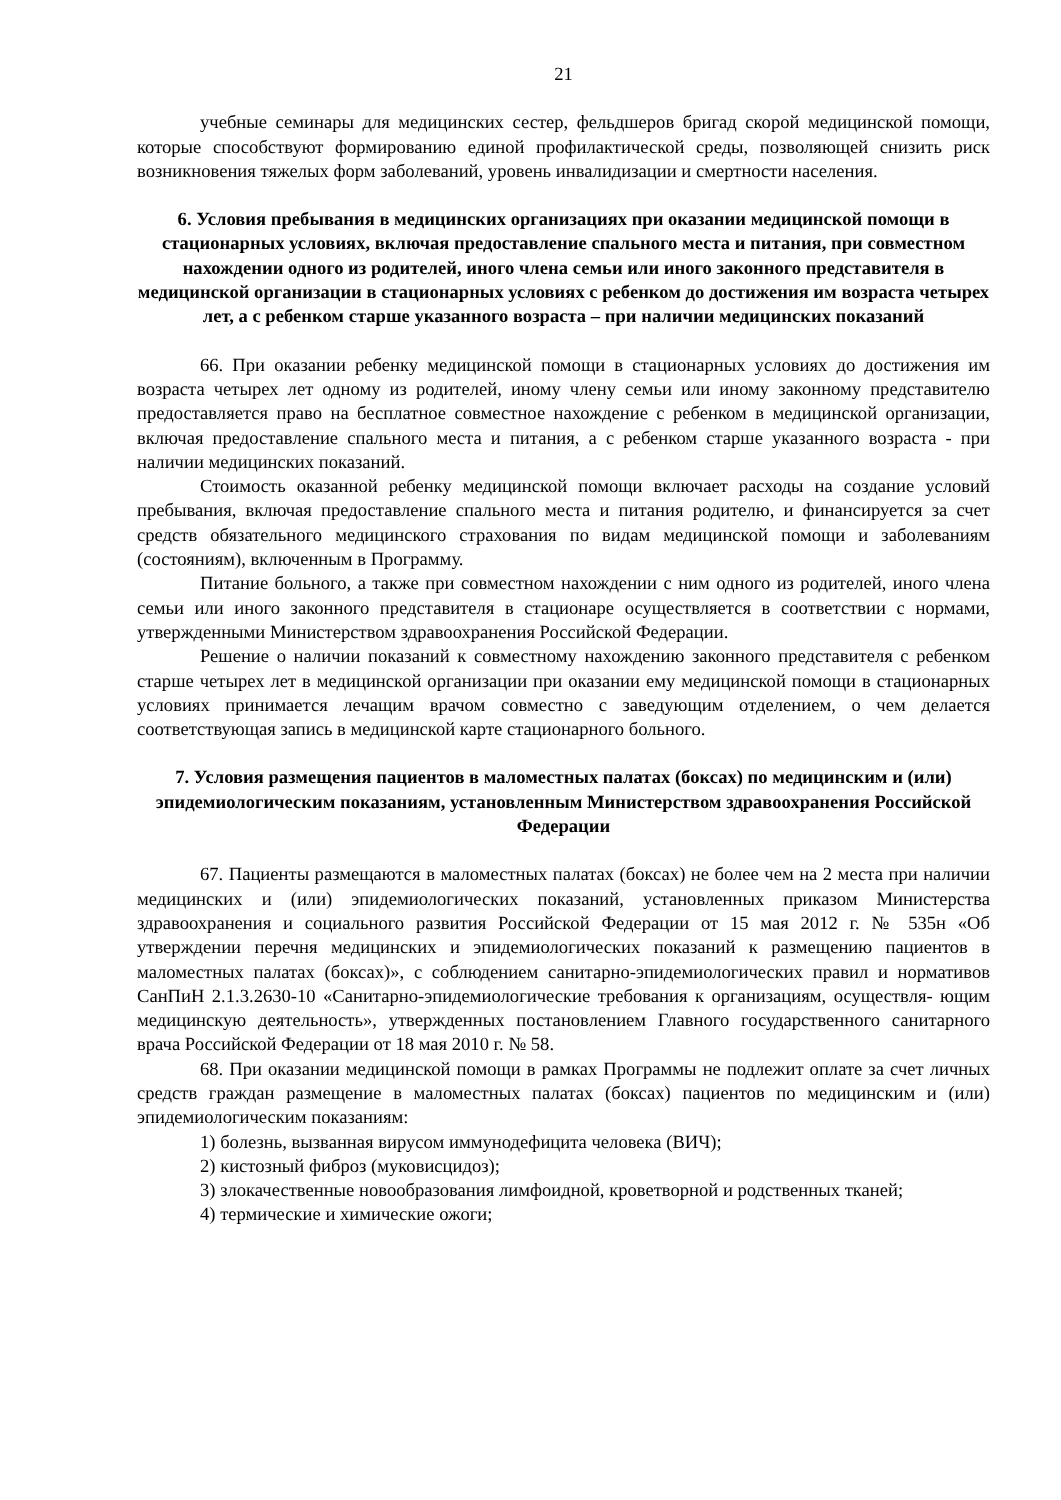21
учебные семинары для медицинских сестер, фельдшеров бригад скорой медицинской помощи, которые способствуют формированию единой профилактической среды, позволяющей снизить риск возникновения тяжелых форм заболеваний, уровень инвалидизации и смертности населения.
6. Условия пребывания в медицинских организациях при оказании медицинской помощи в стационарных условиях, включая предоставление спального места и питания, при совместном нахождении одного из родителей, иного члена семьи или иного законного представителя в медицинской организации в стационарных условиях с ребенком до достижения им возраста четырех лет, а с ребенком старше указанного возраста – при наличии медицинских показаний
66. При оказании ребенку медицинской помощи в стационарных условиях до достижения им возраста четырех лет одному из родителей, иному члену семьи или иному законному представителю предоставляется право на бесплатное совместное нахождение с ребенком в медицинской организации, включая предоставление спального места и питания, а с ребенком старше указанного возраста - при наличии медицинских показаний.
Стоимость оказанной ребенку медицинской помощи включает расходы на создание условий пребывания, включая предоставление спального места и питания родителю, и финансируется за счет средств обязательного медицинского страхования по видам медицинской помощи и заболеваниям (состояниям), включенным в Программу.
Питание больного, а также при совместном нахождении с ним одного из родителей, иного члена семьи или иного законного представителя в стационаре осуществляется в соответствии с нормами, утвержденными Министерством здравоохранения Российской Федерации.
Решение о наличии показаний к совместному нахождению законного представителя с ребенком старше четырех лет в медицинской организации при оказании ему медицинской помощи в стационарных условиях принимается лечащим врачом совместно с заведующим отделением, о чем делается соответствующая запись в медицинской карте стационарного больного.
7. Условия размещения пациентов в маломестных палатах (боксах) по медицинским и (или) эпидемиологическим показаниям, установленным Министерством здравоохранения Российской Федерации
67. Пациенты размещаются в маломестных палатах (боксах) не более чем на 2 места при наличии медицинских и (или) эпидемиологических показаний, установленных приказом Министерства здравоохранения и социального развития Российской Федерации от 15 мая 2012 г. № 535н «Об утверждении перечня медицинских и эпидемиологических показаний к размещению пациентов в маломестных палатах (боксах)», с соблюдением санитарно-эпидемиологических правил и нормативов СанПиН 2.1.3.2630-10 «Санитарно-эпидемиологические требования к организациям, осуществля- ющим медицинскую деятельность», утвержденных постановлением Главного государственного санитарного врача Российской Федерации от 18 мая 2010 г. № 58.
68. При оказании медицинской помощи в рамках Программы не подлежит оплате за счет личных средств граждан размещение в маломестных палатах (боксах) пациентов по медицинским и (или) эпидемиологическим показаниям:
1) болезнь, вызванная вирусом иммунодефицита человека (ВИЧ);
2) кистозный фиброз (муковисцидоз);
3) злокачественные новообразования лимфоидной, кроветворной и родственных тканей;
4) термические и химические ожоги;